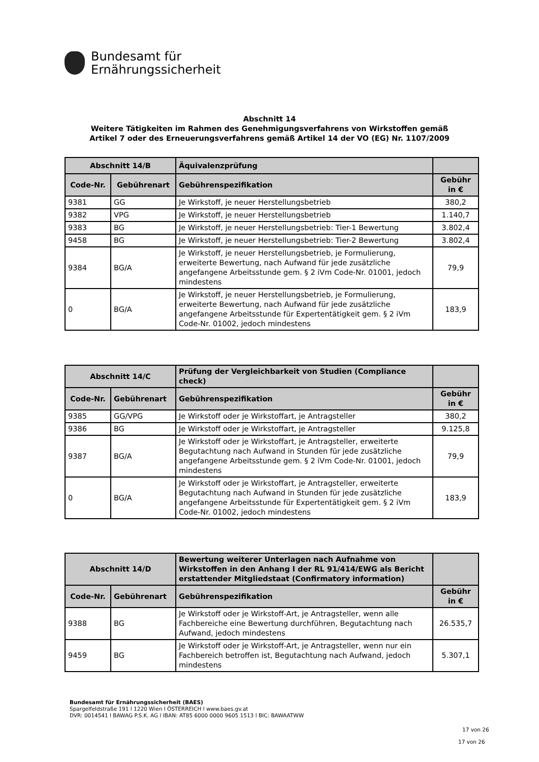Bundesamt für
Ernährungssicherheit
Abschnitt 14
Weitere Tätigkeiten im Rahmen des Genehmigungsverfahrens von Wirkstoffen gemäß
Artikel 7 oder des Erneuerungsverfahrens gemäß Artikel 14 der VO (EG) Nr. 1107/2009
| Abschnitt 14/B | | Äquivalenzprüfung | |
| --- | --- | --- | --- |
| Code-Nr. | Gebührenart | Gebührenspezifikation | Gebühr in € |
| 9381 | GG | Je Wirkstoff, je neuer Herstellungsbetrieb | 380,2 |
| 9382 | VPG | Je Wirkstoff, je neuer Herstellungsbetrieb | 1.140,7 |
| 9383 | BG | Je Wirkstoff, je neuer Herstellungsbetrieb: Tier-1 Bewertung | 3.802,4 |
| 9458 | BG | Je Wirkstoff, je neuer Herstellungsbetrieb: Tier-2 Bewertung | 3.802,4 |
| 9384 | BG/A | Je Wirkstoff, je neuer Herstellungsbetrieb, je Formulierung, erweiterte Bewertung, nach Aufwand für jede zusätzliche angefangene Arbeitsstunde gem. § 2 iVm Code-Nr. 01001, jedoch mindestens | 79,9 |
| 0 | BG/A | Je Wirkstoff, je neuer Herstellungsbetrieb, je Formulierung, erweiterte Bewertung, nach Aufwand für jede zusätzliche angefangene Arbeitsstunde für Expertentätigkeit gem. § 2 iVm Code-Nr. 01002, jedoch mindestens | 183,9 |
| Abschnitt 14/C | | Prüfung der Vergleichbarkeit von Studien (Compliance check) | |
| --- | --- | --- | --- |
| Code-Nr. | Gebührenart | Gebührenspezifikation | Gebühr in € |
| 9385 | GG/VPG | Je Wirkstoff oder je Wirkstoffart, je Antragsteller | 380,2 |
| 9386 | BG | Je Wirkstoff oder je Wirkstoffart, je Antragsteller | 9.125,8 |
| 9387 | BG/A | Je Wirkstoff oder je Wirkstoffart, je Antragsteller, erweiterte Begutachtung nach Aufwand in Stunden für jede zusätzliche angefangene Arbeitsstunde gem. § 2 iVm Code-Nr. 01001, jedoch mindestens | 79,9 |
| 0 | BG/A | Je Wirkstoff oder je Wirkstoffart, je Antragsteller, erweiterte Begutachtung nach Aufwand in Stunden für jede zusätzliche angefangene Arbeitsstunde für Expertentätigkeit gem. § 2 iVm Code-Nr. 01002, jedoch mindestens | 183,9 |
| Abschnitt 14/D | | Bewertung weiterer Unterlagen nach Aufnahme von Wirkstoffen in den Anhang I der RL 91/414/EWG als Bericht erstattender Mitgliedstaat (Confirmatory information) | |
| --- | --- | --- | --- |
| Code-Nr. | Gebührenart | Gebührenspezifikation | Gebühr in € |
| 9388 | BG | Je Wirkstoff oder je Wirkstoff-Art, je Antragsteller, wenn alle Fachbereiche eine Bewertung durchführen, Begutachtung nach Aufwand, jedoch mindestens | 26.535,7 |
| 9459 | BG | Je Wirkstoff oder je Wirkstoff-Art, je Antragsteller, wenn nur ein Fachbereich betroffen ist, Begutachtung nach Aufwand, jedoch mindestens | 5.307,1 |
Bundesamt für Ernährungssicherheit (BAES)
Spargelfeldstraße 191 l 1220 Wien l ÖSTERREICH l www.baes.gv.at
DVR: 0014541 l BAWAG P.S.K. AG l IBAN: AT85 6000 0000 9605 1513 l BIC: BAWAATWW
17 von 26
17 von 26